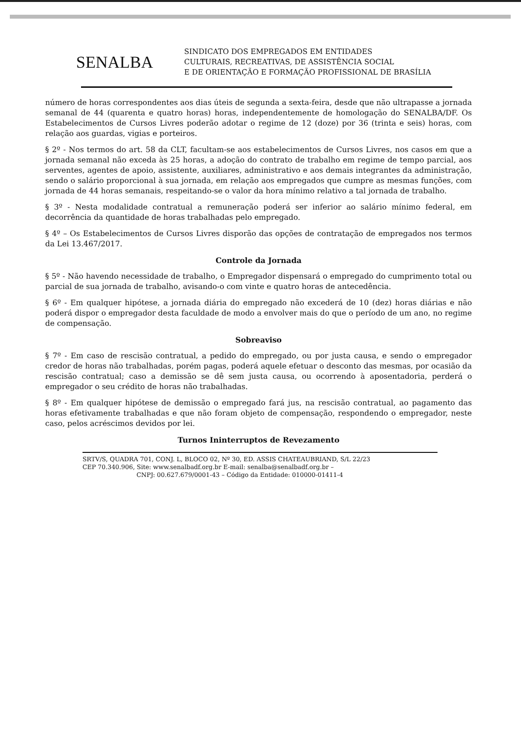SENALBA
SINDICATO DOS EMPREGADOS EM ENTIDADES
CULTURAIS, RECREATIVAS, DE ASSISTÊNCIA SOCIAL
E DE ORIENTAÇÃO E FORMAÇÃO PROFISSIONAL DE BRASÍLIA
número de horas correspondentes aos dias úteis de segunda a sexta-feira, desde que não ultrapasse a jornada semanal de 44 (quarenta e quatro horas) horas, independentemente de homologação do SENALBA/DF. Os Estabelecimentos de Cursos Livres poderão adotar o regime de 12 (doze) por 36 (trinta e seis) horas, com relação aos guardas, vigias e porteiros.
§ 2º - Nos termos do art. 58 da CLT, facultam-se aos estabelecimentos de Cursos Livres, nos casos em que a jornada semanal não exceda às 25 horas, a adoção do contrato de trabalho em regime de tempo parcial, aos serventes, agentes de apoio, assistente, auxiliares, administrativo e aos demais integrantes da administração, sendo o salário proporcional à sua jornada, em relação aos empregados que cumpre as mesmas funções, com jornada de 44 horas semanais, respeitando-se o valor da hora mínimo relativo a tal jornada de trabalho.
§ 3º - Nesta modalidade contratual a remuneração poderá ser inferior ao salário mínimo federal, em decorrência da quantidade de horas trabalhadas pelo empregado.
§ 4º – Os Estabelecimentos de Cursos Livres disporão das opções de contratação de empregados nos termos da Lei 13.467/2017.
Controle da Jornada
§ 5º - Não havendo necessidade de trabalho, o Empregador dispensará o empregado do cumprimento total ou parcial de sua jornada de trabalho, avisando-o com vinte e quatro horas de antecedência.
§ 6º - Em qualquer hipótese, a jornada diária do empregado não excederá de 10 (dez) horas diárias e não poderá dispor o empregador desta faculdade de modo a envolver mais do que o período de um ano, no regime de compensação.
Sobreaviso
§ 7º - Em caso de rescisão contratual, a pedido do empregado, ou por justa causa, e sendo o empregador credor de horas não trabalhadas, porém pagas, poderá aquele efetuar o desconto das mesmas, por ocasião da rescisão contratual; caso a demissão se dê sem justa causa, ou ocorrendo à aposentadoria, perderá o empregador o seu crédito de horas não trabalhadas.
§ 8º - Em qualquer hipótese de demissão o empregado fará jus, na rescisão contratual, ao pagamento das horas efetivamente trabalhadas e que não foram objeto de compensação, respondendo o empregador, neste caso, pelos acréscimos devidos por lei.
Turnos Ininterruptos de Revezamento
SRTV/S, QUADRA 701, CONJ. L, BLOCO 02, Nº 30, ED. ASSIS CHATEAUBRIAND, S/L 22/23
CEP 70.340.906, Site: www.senalbadf.org.br E-mail: senalba@senalbadf.org.br –
CNPJ: 00.627.679/0001-43 – Código da Entidade: 010000-01411-4